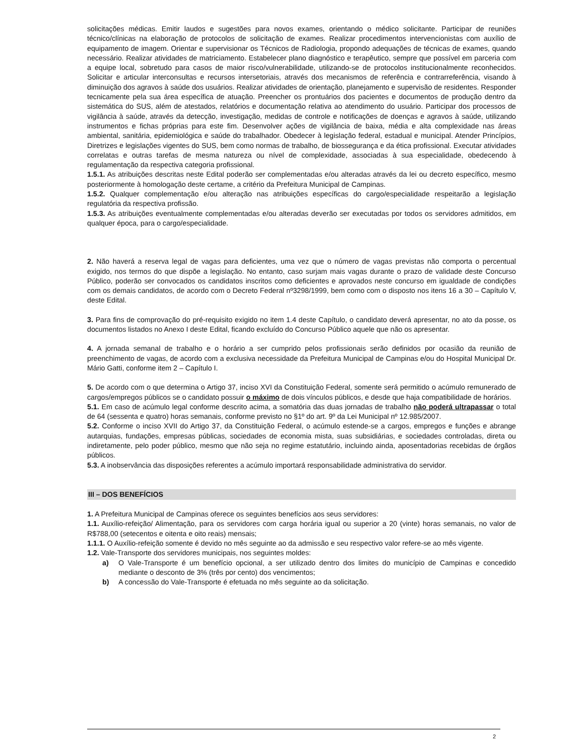solicitações médicas. Emitir laudos e sugestões para novos exames, orientando o médico solicitante. Participar de reuniões técnico/clínicas na elaboração de protocolos de solicitação de exames. Realizar procedimentos intervencionistas com auxílio de equipamento de imagem. Orientar e supervisionar os Técnicos de Radiologia, propondo adequações de técnicas de exames, quando necessário. Realizar atividades de matriciamento. Estabelecer plano diagnóstico e terapêutico, sempre que possível em parceria com a equipe local, sobretudo para casos de maior risco/vulnerabilidade, utilizando-se de protocolos institucionalmente reconhecidos. Solicitar e articular interconsultas e recursos intersetoriais, através dos mecanismos de referência e contrarreferência, visando à diminuição dos agravos à saúde dos usuários. Realizar atividades de orientação, planejamento e supervisão de residentes. Responder tecnicamente pela sua área específica de atuação. Preencher os prontuários dos pacientes e documentos de produção dentro da sistemática do SUS, além de atestados, relatórios e documentação relativa ao atendimento do usuário. Participar dos processos de vigilância à saúde, através da detecção, investigação, medidas de controle e notificações de doenças e agravos à saúde, utilizando instrumentos e fichas próprias para este fim. Desenvolver ações de vigilância de baixa, média e alta complexidade nas áreas ambiental, sanitária, epidemiológica e saúde do trabalhador. Obedecer à legislação federal, estadual e municipal. Atender Princípios, Diretrizes e legislações vigentes do SUS, bem como normas de trabalho, de biossegurança e da ética profissional. Executar atividades correlatas e outras tarefas de mesma natureza ou nível de complexidade, associadas à sua especialidade, obedecendo à regulamentação da respectiva categoria profissional.
1.5.1. As atribuições descritas neste Edital poderão ser complementadas e/ou alteradas através da lei ou decreto específico, mesmo posteriormente à homologação deste certame, a critério da Prefeitura Municipal de Campinas.
1.5.2. Qualquer complementação e/ou alteração nas atribuições específicas do cargo/especialidade respeitarão a legislação regulatória da respectiva profissão.
1.5.3. As atribuições eventualmente complementadas e/ou alteradas deverão ser executadas por todos os servidores admitidos, em qualquer época, para o cargo/especialidade.
2. Não haverá a reserva legal de vagas para deficientes, uma vez que o número de vagas previstas não comporta o percentual exigido, nos termos do que dispõe a legislação. No entanto, caso surjam mais vagas durante o prazo de validade deste Concurso Público, poderão ser convocados os candidatos inscritos como deficientes e aprovados neste concurso em igualdade de condições com os demais candidatos, de acordo com o Decreto Federal nº3298/1999, bem como com o disposto nos itens 16 a 30 – Capítulo V, deste Edital.
3. Para fins de comprovação do pré-requisito exigido no item 1.4 deste Capítulo, o candidato deverá apresentar, no ato da posse, os documentos listados no Anexo I deste Edital, ficando excluído do Concurso Público aquele que não os apresentar.
4. A jornada semanal de trabalho e o horário a ser cumprido pelos profissionais serão definidos por ocasião da reunião de preenchimento de vagas, de acordo com a exclusiva necessidade da Prefeitura Municipal de Campinas e/ou do Hospital Municipal Dr. Mário Gatti, conforme item 2 – Capítulo I.
5. De acordo com o que determina o Artigo 37, inciso XVI da Constituição Federal, somente será permitido o acúmulo remunerado de cargos/empregos públicos se o candidato possuir o máximo de dois vínculos públicos, e desde que haja compatibilidade de horários.
5.1. Em caso de acúmulo legal conforme descrito acima, a somatória das duas jornadas de trabalho não poderá ultrapassar o total de 64 (sessenta e quatro) horas semanais, conforme previsto no §1º do art. 9º da Lei Municipal nº 12.985/2007.
5.2. Conforme o inciso XVII do Artigo 37, da Constituição Federal, o acúmulo estende-se a cargos, empregos e funções e abrange autarquias, fundações, empresas públicas, sociedades de economia mista, suas subsidiárias, e sociedades controladas, direta ou indiretamente, pelo poder público, mesmo que não seja no regime estatutário, incluindo ainda, aposentadorias recebidas de órgãos públicos.
5.3. A inobservância das disposições referentes a acúmulo importará responsabilidade administrativa do servidor.
III – DOS BENEFÍCIOS
1. A Prefeitura Municipal de Campinas oferece os seguintes benefícios aos seus servidores:
1.1. Auxílio-refeição/ Alimentação, para os servidores com carga horária igual ou superior a 20 (vinte) horas semanais, no valor de R$788,00 (setecentos e oitenta e oito reais) mensais;
1.1.1. O Auxílio-refeição somente é devido no mês seguinte ao da admissão e seu respectivo valor refere-se ao mês vigente.
1.2. Vale-Transporte dos servidores municipais, nos seguintes moldes:
a) O Vale-Transporte é um benefício opcional, a ser utilizado dentro dos limites do município de Campinas e concedido mediante o desconto de 3% (três por cento) dos vencimentos;
b) A concessão do Vale-Transporte é efetuada no mês seguinte ao da solicitação.
2